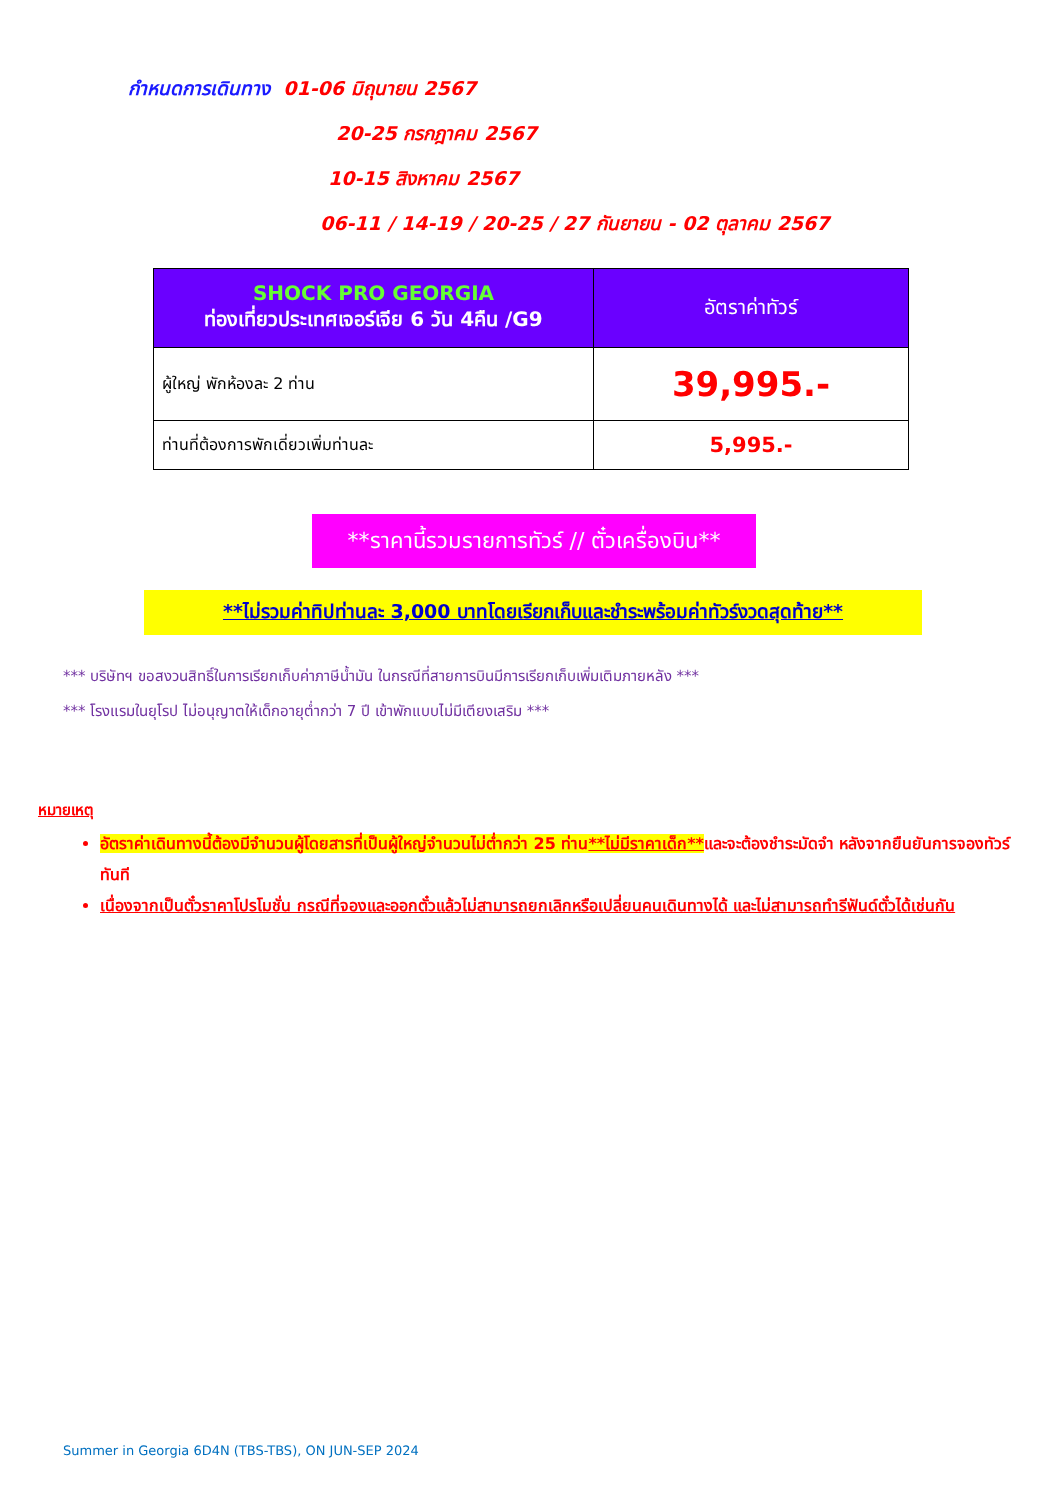กำหนดการเดินทาง 01-06 มิถุนายน 2567
20-25 กรกฎาคม 2567
10-15 สิงหาคม 2567
06-11 / 14-19 / 20-25 / 27 กันยายน - 02 ตุลาคม 2567
| SHOCK PRO GEORGIA ท่องเที่ยวประเทศเจอร์เจีย 6 วัน 4คืน /G9 | อัตราค่าทัวร์ |
| --- | --- |
| ผู้ใหญ่ พักห้องละ 2 ท่าน | 39,995.- |
| ท่านที่ต้องการพักเดี่ยวเพิ่มท่านละ | 5,995.- |
**ราคานี้รวมรายการทัวร์ // ตั๋วเครื่องบิน**
**ไม่รวมค่าทิปท่านละ 3,000 บาทโดยเรียกเก็บและชำระพร้อมค่าทัวร์งวดสุดท้าย**
*** บริษัทฯ ขอสงวนสิทธิ์ในการเรียกเก็บค่าภาษีน้ำมัน ในกรณีที่สายการบินมีการเรียกเก็บเพิ่มเติมภายหลัง ***
*** โรงแรมในยุโรป ไม่อนุญาตให้เด็กอายุต่ำกว่า 7 ปี เข้าพักแบบไม่มีเตียงเสริม ***
หมายเหตุ
อัตราค่าเดินทางนี้ต้องมีจำนวนผู้โดยสารที่เป็นผู้ใหญ่จำนวนไม่ต่ำกว่า 25 ท่าน**ไม่มีราคาเด็ก**และจะต้องชำระมัดจำ หลังจากยืนยันการจองทัวร์ทันที
เนื่องจากเป็นตั๋วราคาโปรโมชั่น กรณีที่จองและออกตั๋วแล้วไม่สามารถยกเลิกหรือเปลี่ยนคนเดินทางได้ และไม่สามารถทำรีฟันด์ตั๋วได้เช่นกัน
Summer in Georgia 6D4N (TBS-TBS), ON JUN-SEP 2024